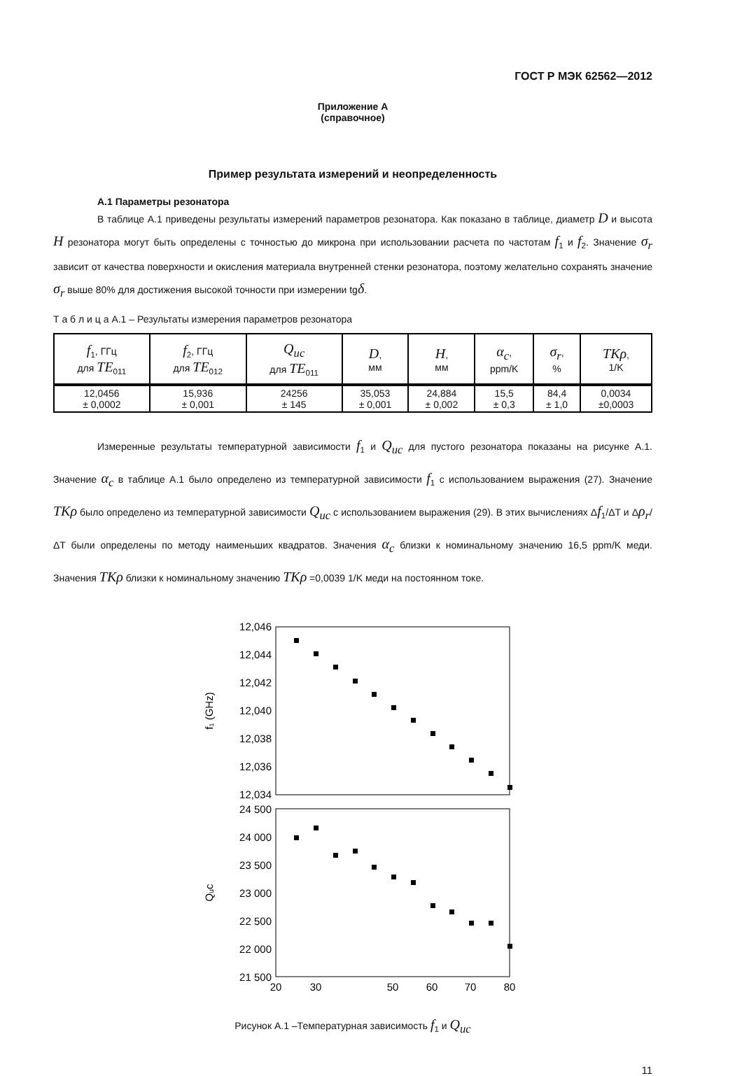ГОСТ Р МЭК 62562—2012
Приложение А
(справочное)
Пример результата измерений и неопределенность
А.1 Параметры резонатора
В таблице А.1 приведены результаты измерений параметров резонатора. Как показано в таблице, диаметр D и высота H резонатора могут быть определены с точностью до микрона при использовании расчета по частотам f<sub>1</sub> и f<sub>2</sub>. Значение σ<sub>r</sub> зависит от качества поверхности и окисления материала внутренней стенки резонатора, поэтому желательно сохранять значение σ<sub>r</sub> выше 80% для достижения высокой точности при измерении tgδ.
Т а б л и ц а А.1 – Результаты измерения параметров резонатора
| f<sub>1</sub>, ГГц для TE<sub>011</sub> | f<sub>2</sub>, ГГц для TE<sub>012</sub> | Q<sub>uc</sub> для TE<sub>011</sub> | D , мм | H , мм | α<sub>c</sub> , ppm/K | σ<sub>r</sub> , % | TKρ , 1/K |
| --- | --- | --- | --- | --- | --- | --- | --- |
| 12,0456 ± 0,0002 | 15,936 ± 0,001 | 24256 ± 145 | 35,053 ± 0,001 | 24,884 ± 0,002 | 15,5 ± 0,3 | 84,4 ± 1,0 | 0,0034 ±0,0003 |
Измеренные результаты температурной зависимости f<sub>1</sub> и Q<sub>uc</sub> для пустого резонатора показаны на рисунке А.1. Значение α<sub>c</sub> в таблице А.1 было определено из температурной зависимости f<sub>1</sub> с использованием выражения (27). Значение TKρ было определено из температурной зависимости Q<sub>uc</sub> с использованием выражения (29). В этих вычислениях Δf<sub>1</sub>/ΔT и Δρ<sub>r</sub>/ΔT были определены по методу наименьших квадратов. Значения α<sub>c</sub> близки к номинальному значению 16,5 ppm/K меди. Значения TKρ близки к номинальному значению TKρ =0,0039 1/K меди на постоянном токе.
12,046
12,044
12,042
12,040
12,038
12,036
12,034
24 500
24 000
23 500
23 000
22 500
22 000
21 500
20
30
50
60
70
80
f₁ (GHz)
Qᵤc
Рисунок А.1 –Температурная зависимость f<sub>1</sub> и Q<sub>uc</sub>
11